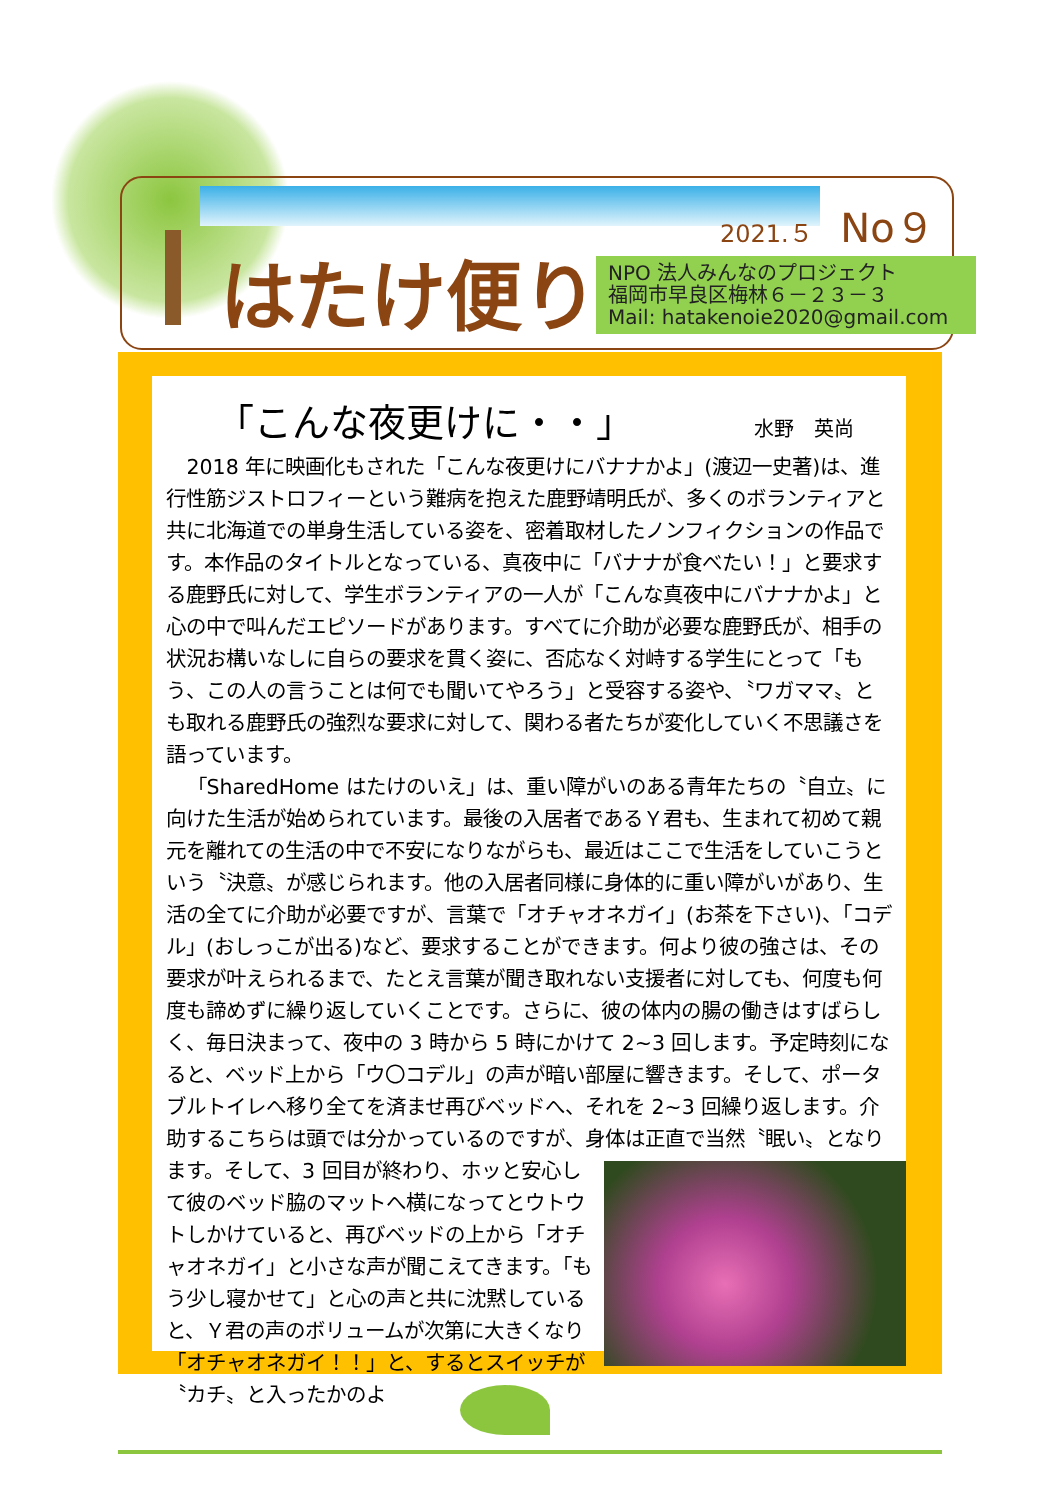はたけ便り
2021.５ No９
NPO 法人みんなのプロジェクト
福岡市早良区梅林６－２３－３
Mail: hatakenoie2020@gmail.com
「こんな夜更けに・・」 水野　英尚
2018 年に映画化もされた「こんな夜更けにバナナかよ」(渡辺一史著)は、進行性筋ジストロフィーという難病を抱えた鹿野靖明氏が、多くのボランティアと共に北海道での単身生活している姿を、密着取材したノンフィクションの作品です。本作品のタイトルとなっている、真夜中に「バナナが食べたい！」と要求する鹿野氏に対して、学生ボランティアの一人が「こんな真夜中にバナナかよ」と心の中で叫んだエピソードがあります。すべてに介助が必要な鹿野氏が、相手の状況お構いなしに自らの要求を貫く姿に、否応なく対峙する学生にとって「もう、この人の言うことは何でも聞いてやろう」と受容する姿や、〝ワガママ〟とも取れる鹿野氏の強烈な要求に対して、関わる者たちが変化していく不思議さを語っています。
「SharedHome はたけのいえ」は、重い障がいのある青年たちの〝自立〟に向けた生活が始められています。最後の入居者であるＹ君も、生まれて初めて親元を離れての生活の中で不安になりながらも、最近はここで生活をしていこうという〝決意〟が感じられます。他の入居者同様に身体的に重い障がいがあり、生活の全てに介助が必要ですが、言葉で「オチャオネガイ」(お茶を下さい)、「コデル」(おしっこが出る)など、要求することができます。何より彼の強さは、その要求が叶えられるまで、たとえ言葉が聞き取れない支援者に対しても、何度も何度も諦めずに繰り返していくことです。さらに、彼の体内の腸の働きはすばらしく、毎日決まって、夜中の 3 時から 5 時にかけて 2~3 回します。予定時刻になると、ベッド上から「ウ〇コデル」の声が暗い部屋に響きます。そして、ポータブルトイレへ移り全てを済ませ再びベッドへ、それを 2~3 回繰り返します。介助するこちらは頭では分かっているのですが、身体は正直で当然〝眠い〟となります。そして、3 回目が 終わり、ホッと安心して彼のベッド脇のマットへ横になってとウトウトしかけていると、再びベッドの上から「オチャオネガイ」と小さな声が聞こえてきます。「もう少し寝かせて」と心の声と共に沈黙していると、Ｙ君の声のボリュームが次第に大きくなり「オチャオネガイ！！」と、するとスイッチが〝カチ〟と入ったかのよ